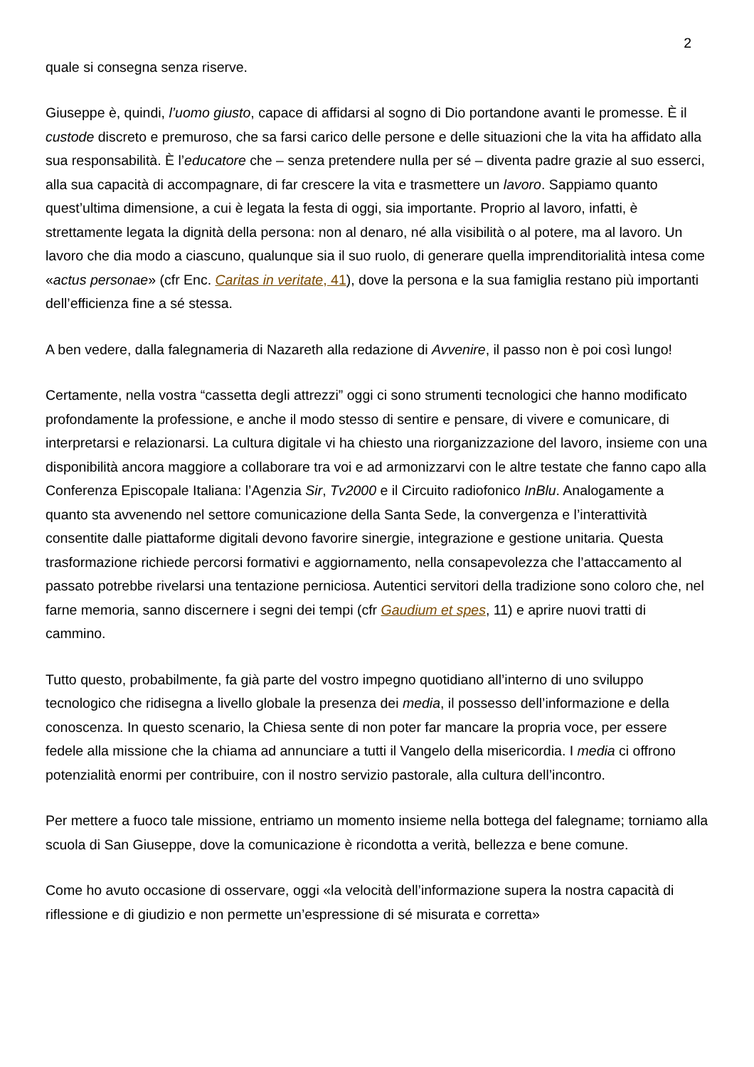2
quale si consegna senza riserve.
Giuseppe è, quindi, l’uomo giusto, capace di affidarsi al sogno di Dio portandone avanti le promesse. È il custode discreto e premuroso, che sa farsi carico delle persone e delle situazioni che la vita ha affidato alla sua responsabilità. È l’educatore che – senza pretendere nulla per sé – diventa padre grazie al suo esserci, alla sua capacità di accompagnare, di far crescere la vita e trasmettere un lavoro. Sappiamo quanto quest’ultima dimensione, a cui è legata la festa di oggi, sia importante. Proprio al lavoro, infatti, è strettamente legata la dignità della persona: non al denaro, né alla visibilità o al potere, ma al lavoro. Un lavoro che dia modo a ciascuno, qualunque sia il suo ruolo, di generare quella imprenditorialità intesa come «actus personae» (cfr Enc. Caritas in veritate, 41), dove la persona e la sua famiglia restano più importanti dell’efficienza fine a sé stessa.
A ben vedere, dalla falegnameria di Nazareth alla redazione di Avvenire, il passo non è poi così lungo!
Certamente, nella vostra “cassetta degli attrezzi” oggi ci sono strumenti tecnologici che hanno modificato profondamente la professione, e anche il modo stesso di sentire e pensare, di vivere e comunicare, di interpretarsi e relazionarsi. La cultura digitale vi ha chiesto una riorganizzazione del lavoro, insieme con una disponibilità ancora maggiore a collaborare tra voi e ad armonizzarvi con le altre testate che fanno capo alla Conferenza Episcopale Italiana: l’Agenzia Sir, Tv2000 e il Circuito radiofonico InBlu. Analogamente a quanto sta avvenendo nel settore comunicazione della Santa Sede, la convergenza e l’interattività consentite dalle piattaforme digitali devono favorire sinergie, integrazione e gestione unitaria. Questa trasformazione richiede percorsi formativi e aggiornamento, nella consapevolezza che l’attaccamento al passato potrebbe rivelarsi una tentazione perniciosa. Autentici servitori della tradizione sono coloro che, nel farne memoria, sanno discernere i segni dei tempi (cfr Gaudium et spes, 11) e aprire nuovi tratti di cammino.
Tutto questo, probabilmente, fa già parte del vostro impegno quotidiano all’interno di uno sviluppo tecnologico che ridisegna a livello globale la presenza dei media, il possesso dell’informazione e della conoscenza. In questo scenario, la Chiesa sente di non poter far mancare la propria voce, per essere fedele alla missione che la chiama ad annunciare a tutti il Vangelo della misericordia. I media ci offrono potenzialità enormi per contribuire, con il nostro servizio pastorale, alla cultura dell’incontro.
Per mettere a fuoco tale missione, entriamo un momento insieme nella bottega del falegname; torniamo alla scuola di San Giuseppe, dove la comunicazione è ricondotta a verità, bellezza e bene comune.
Come ho avuto occasione di osservare, oggi «la velocità dell’informazione supera la nostra capacità di riflessione e di giudizio e non permette un’espressione di sé misurata e corretta»